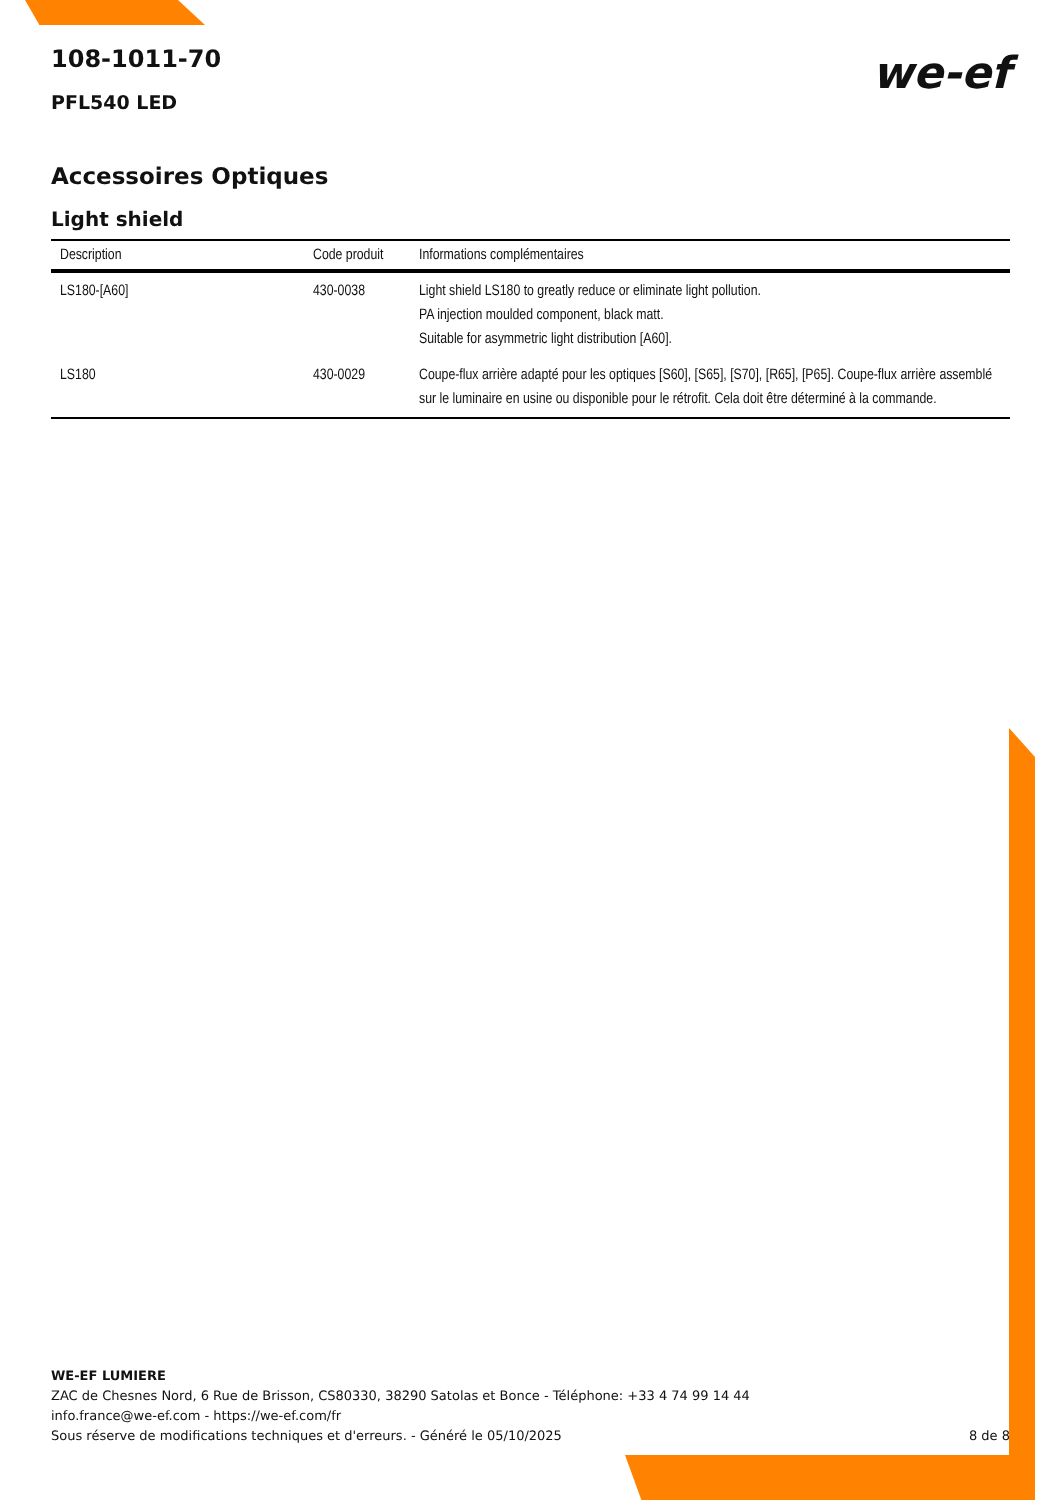108-1011-70
we-ef
PFL540 LED
Accessoires Optiques
Light shield
| Description | Code produit | Informations complémentaires |
| --- | --- | --- |
| LS180-[A60] | 430-0038 | Light shield LS180 to greatly reduce or eliminate light pollution. PA injection moulded component, black matt. Suitable for asymmetric light distribution [A60]. |
| LS180 | 430-0029 | Coupe-flux arrière adapté pour les optiques [S60], [S65], [S70], [R65], [P65]. Coupe-flux arrière assemblé sur le luminaire en usine ou disponible pour le rétrofit. Cela doit être déterminé à la commande. |
WE-EF LUMIERE
ZAC de Chesnes Nord, 6 Rue de Brisson, CS80330, 38290 Satolas et Bonce - Téléphone: +33 4 74 99 14 44
info.france@we-ef.com - https://we-ef.com/fr
Sous réserve de modifications techniques et d'erreurs. - Généré le 05/10/2025 8 de 8